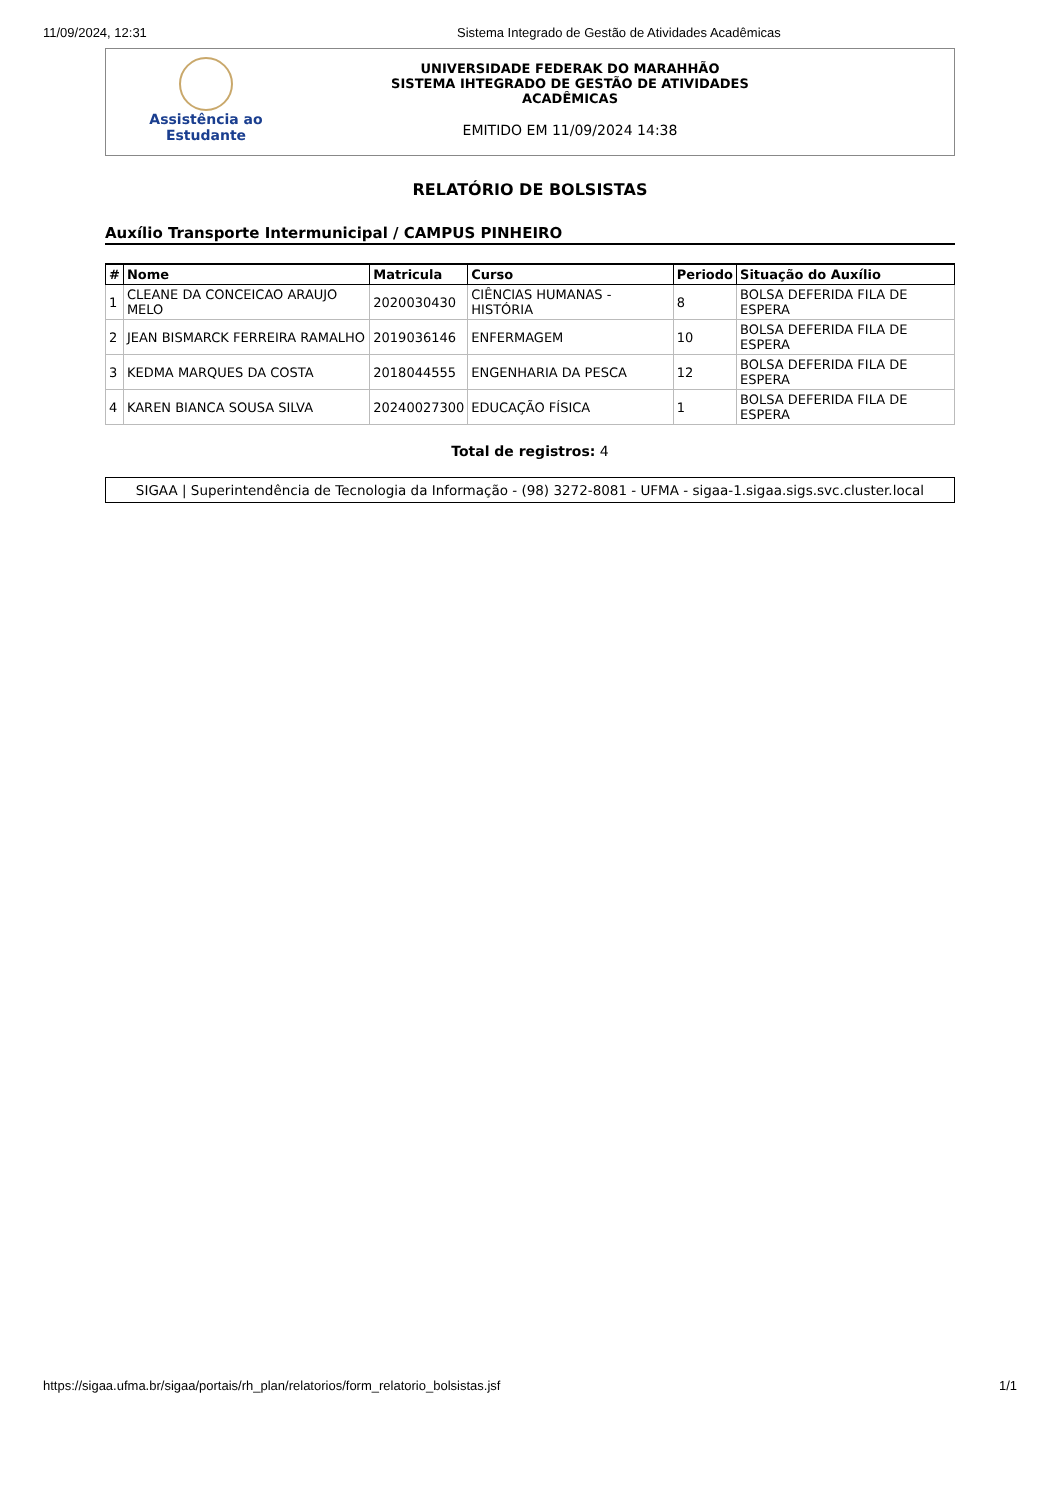11/09/2024, 12:31 Sistema Integrado de Gestão de Atividades Acadêmicas
Assistência ao
Estudante
UNIVERSIDADE FEDERAK DO MARAHHÃO
SISTEMA IHTEGRADO DE GESTÃO DE ATIVIDADES
ACADÊMICAS
EMITIDO EM 11/09/2024 14:38
RELATÓRIO DE BOLSISTAS
Auxílio Transporte Intermunicipal / CAMPUS PINHEIRO
| # | Nome | Matricula | Curso | Periodo | Situação do Auxílio |
| --- | --- | --- | --- | --- | --- |
| 1 | CLEANE DA CONCEICAO ARAUJO MELO | 2020030430 | CIÊNCIAS HUMANAS - HISTÓRIA | 8 | BOLSA DEFERIDA FILA DE ESPERA |
| 2 | JEAN BISMARCK FERREIRA RAMALHO | 2019036146 | ENFERMAGEM | 10 | BOLSA DEFERIDA FILA DE ESPERA |
| 3 | KEDMA MARQUES DA COSTA | 2018044555 | ENGENHARIA DA PESCA | 12 | BOLSA DEFERIDA FILA DE ESPERA |
| 4 | KAREN BIANCA SOUSA SILVA | 20240027300 | EDUCAÇÃO FÍSICA | 1 | BOLSA DEFERIDA FILA DE ESPERA |
Total de registros: 4
SIGAA | Superintendência de Tecnologia da Informação - (98) 3272-8081 - UFMA - sigaa-1.sigaa.sigs.svc.cluster.local
https://sigaa.ufma.br/sigaa/portais/rh_plan/relatorios/form_relatorio_bolsistas.jsf 1/1